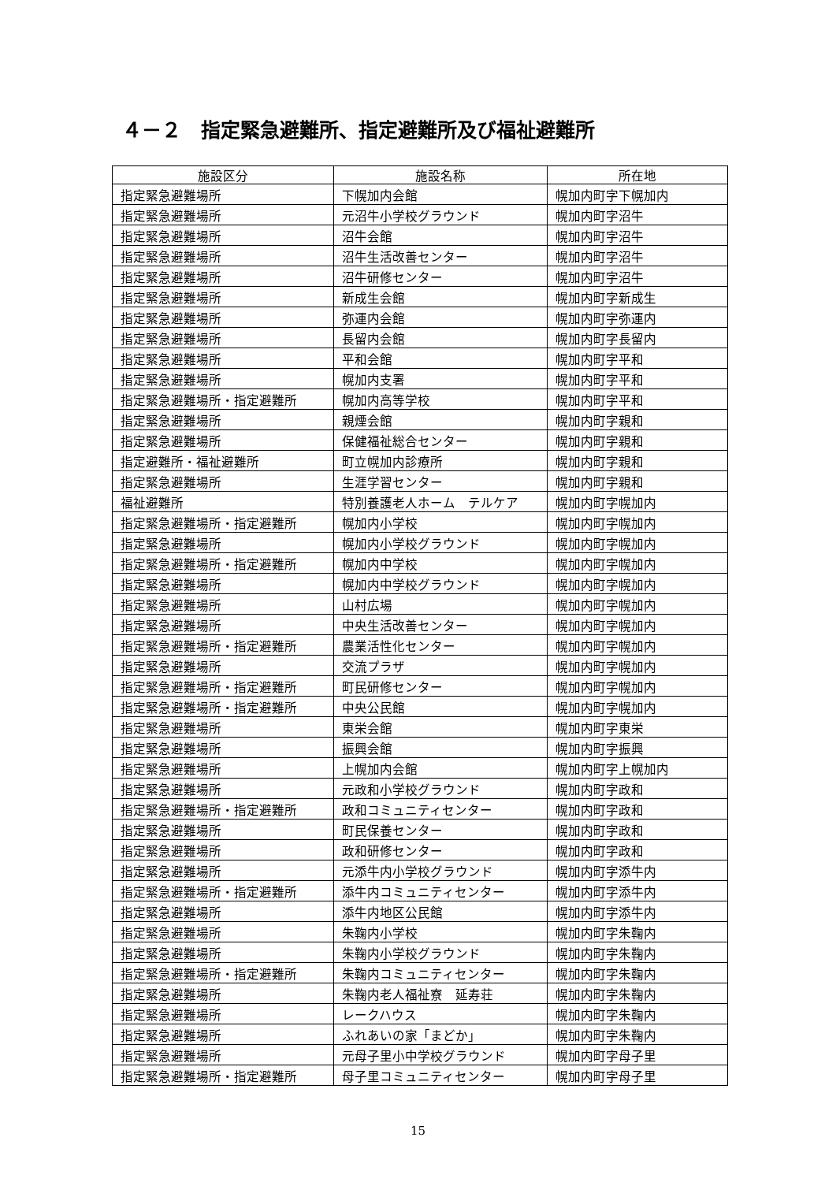４－２　指定緊急避難所、指定避難所及び福祉避難所
| 施設区分 | 施設名称 | 所在地 |
| --- | --- | --- |
| 指定緊急避難場所 | 下幌加内会館 | 幌加内町字下幌加内 |
| 指定緊急避難場所 | 元沼牛小学校グラウンド | 幌加内町字沼牛 |
| 指定緊急避難場所 | 沼牛会館 | 幌加内町字沼牛 |
| 指定緊急避難場所 | 沼牛生活改善センター | 幌加内町字沼牛 |
| 指定緊急避難場所 | 沼牛研修センター | 幌加内町字沼牛 |
| 指定緊急避難場所 | 新成生会館 | 幌加内町字新成生 |
| 指定緊急避難場所 | 弥運内会館 | 幌加内町字弥運内 |
| 指定緊急避難場所 | 長留内会館 | 幌加内町字長留内 |
| 指定緊急避難場所 | 平和会館 | 幌加内町字平和 |
| 指定緊急避難場所 | 幌加内支署 | 幌加内町字平和 |
| 指定緊急避難場所・指定避難所 | 幌加内高等学校 | 幌加内町字平和 |
| 指定緊急避難場所 | 親煙会館 | 幌加内町字親和 |
| 指定緊急避難場所 | 保健福祉総合センター | 幌加内町字親和 |
| 指定避難所・福祉避難所 | 町立幌加内診療所 | 幌加内町字親和 |
| 指定緊急避難場所 | 生涯学習センター | 幌加内町字親和 |
| 福祉避難所 | 特別養護老人ホーム テルケア | 幌加内町字幌加内 |
| 指定緊急避難場所・指定避難所 | 幌加内小学校 | 幌加内町字幌加内 |
| 指定緊急避難場所 | 幌加内小学校グラウンド | 幌加内町字幌加内 |
| 指定緊急避難場所・指定避難所 | 幌加内中学校 | 幌加内町字幌加内 |
| 指定緊急避難場所 | 幌加内中学校グラウンド | 幌加内町字幌加内 |
| 指定緊急避難場所 | 山村広場 | 幌加内町字幌加内 |
| 指定緊急避難場所 | 中央生活改善センター | 幌加内町字幌加内 |
| 指定緊急避難場所・指定避難所 | 農業活性化センター | 幌加内町字幌加内 |
| 指定緊急避難場所 | 交流プラザ | 幌加内町字幌加内 |
| 指定緊急避難場所・指定避難所 | 町民研修センター | 幌加内町字幌加内 |
| 指定緊急避難場所・指定避難所 | 中央公民館 | 幌加内町字幌加内 |
| 指定緊急避難場所 | 東栄会館 | 幌加内町字東栄 |
| 指定緊急避難場所 | 振興会館 | 幌加内町字振興 |
| 指定緊急避難場所 | 上幌加内会館 | 幌加内町字上幌加内 |
| 指定緊急避難場所 | 元政和小学校グラウンド | 幌加内町字政和 |
| 指定緊急避難場所・指定避難所 | 政和コミュニティセンター | 幌加内町字政和 |
| 指定緊急避難場所 | 町民保養センター | 幌加内町字政和 |
| 指定緊急避難場所 | 政和研修センター | 幌加内町字政和 |
| 指定緊急避難場所 | 元添牛内小学校グラウンド | 幌加内町字添牛内 |
| 指定緊急避難場所・指定避難所 | 添牛内コミュニティセンター | 幌加内町字添牛内 |
| 指定緊急避難場所 | 添牛内地区公民館 | 幌加内町字添牛内 |
| 指定緊急避難場所 | 朱鞠内小学校 | 幌加内町字朱鞠内 |
| 指定緊急避難場所 | 朱鞠内小学校グラウンド | 幌加内町字朱鞠内 |
| 指定緊急避難場所・指定避難所 | 朱鞠内コミュニティセンター | 幌加内町字朱鞠内 |
| 指定緊急避難場所 | 朱鞠内老人福祉寮 延寿荘 | 幌加内町字朱鞠内 |
| 指定緊急避難場所 | レークハウス | 幌加内町字朱鞠内 |
| 指定緊急避難場所 | ふれあいの家「まどか」 | 幌加内町字朱鞠内 |
| 指定緊急避難場所 | 元母子里小中学校グラウンド | 幌加内町字母子里 |
| 指定緊急避難場所・指定避難所 | 母子里コミュニティセンター | 幌加内町字母子里 |
15